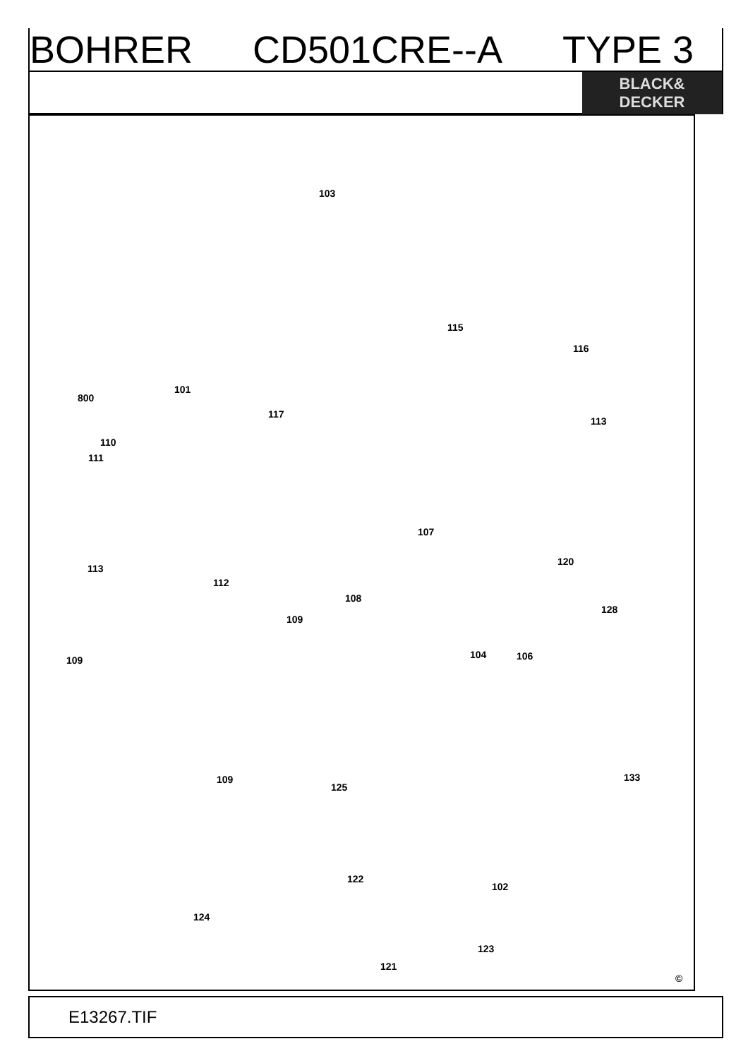BOHRER CD501CRE--A TYPE 3
BLACK&
DECKER
103
115
116
800
101
117
113
110
111
107
120
113
112
108
128
109
104 106 109
133 109
125
122
102
124
123
121
©
E13267.TIF